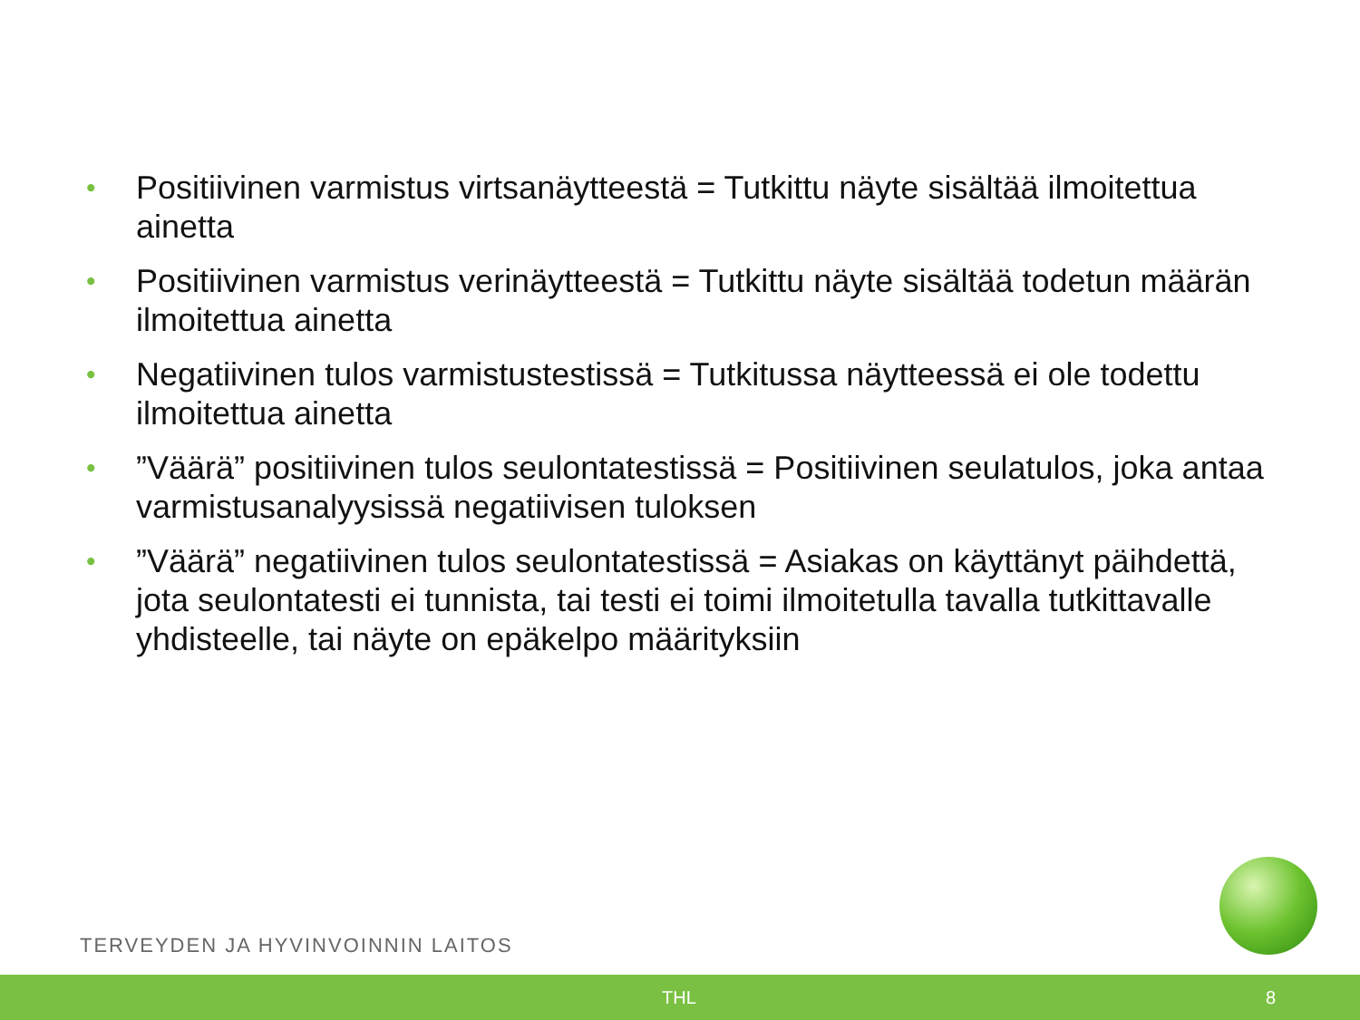• Positiivinen varmistus virtsanäytteestä = Tutkittu näyte sisältää ilmoitettua ainetta
• Positiivinen varmistus verinäytteestä = Tutkittu näyte sisältää todetun määrän ilmoitettua ainetta
• Negatiivinen tulos varmistustestissä = Tutkitussa näytteessä ei ole todettu ilmoitettua ainetta
•”Väärä” positiivinen tulos seulontatestissä = Positiivinen seulatulos, joka antaa varmistusanalyysissä negatiivisen tuloksen
•”Väärä” negatiivinen tulos seulontatestissä = Asiakas on käyttänyt päihdettä, jota seulontatesti ei tunnista, tai testi ei toimi ilmoitetulla tavalla tutkittavalle yhdisteelle, tai näyte on epäkelpo määrityksiin
TERVEYDEN JA HYVINVOINNIN LAITOS
THL 8